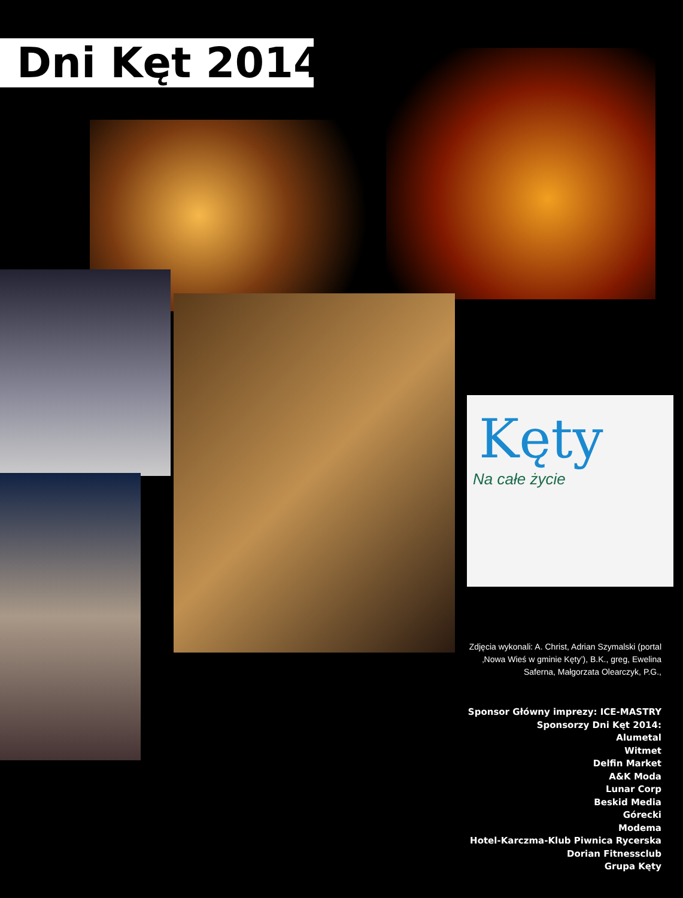Dni Kęt 2014
Kęty
Na całe życie
Zdjęcia wykonali: A. Christ, Adrian Szymalski (portal ‚Nowa Wieś w gminie Kęty’), B.K., greg, Ewelina Saferna, Małgorzata Olearczyk, P.G.,
Sponsor Główny imprezy: ICE-MASTRY
Sponsorzy Dni Kęt 2014:
Alumetal
Witmet
Delfin Market
A&K Moda
Lunar Corp
Beskid Media
Górecki
Modema
Hotel-Karczma-Klub Piwnica Rycerska
Dorian Fitnessclub
Grupa Kęty